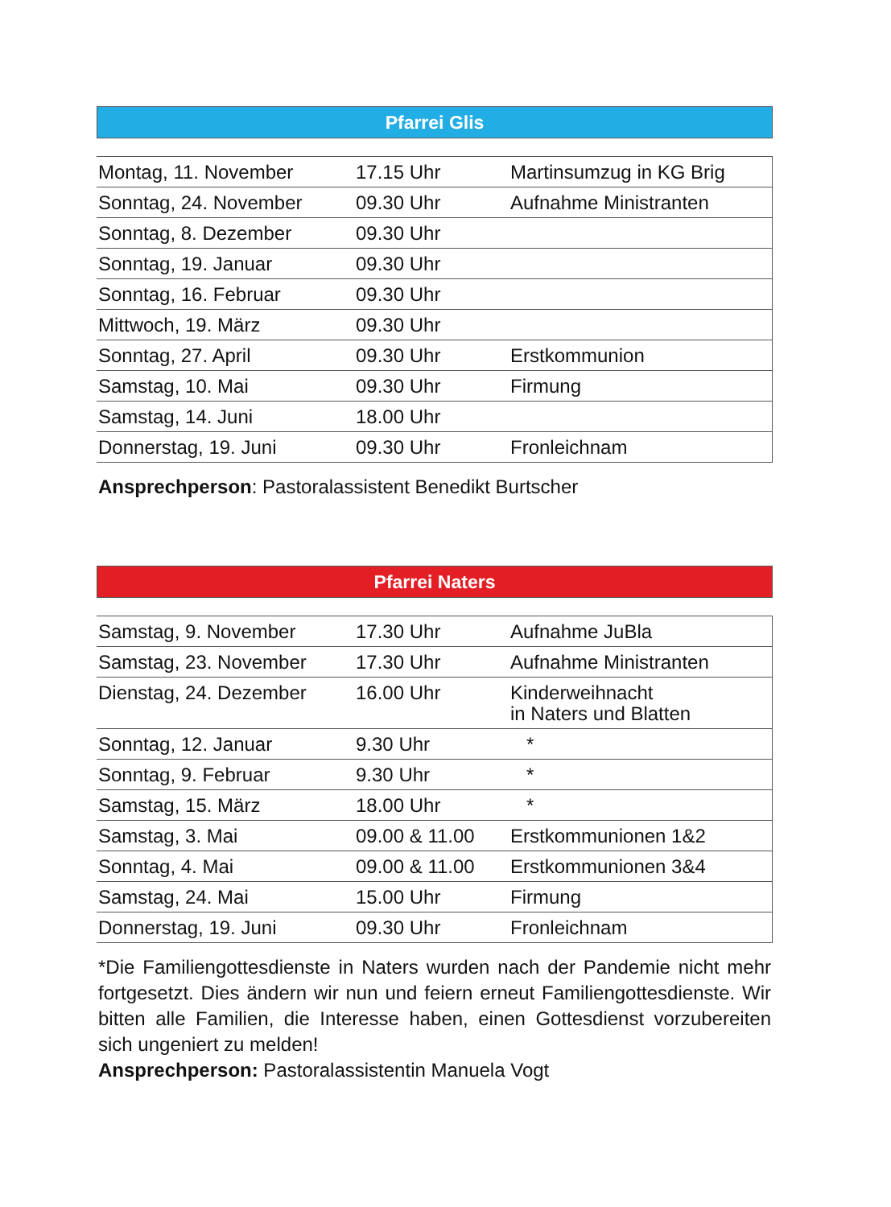Pfarrei Glis
| Montag, 11. November | 17.15 Uhr | Martinsumzug in KG Brig |
| Sonntag, 24. November | 09.30 Uhr | Aufnahme Ministranten |
| Sonntag, 8. Dezember | 09.30 Uhr | |
| Sonntag, 19. Januar | 09.30 Uhr | |
| Sonntag, 16. Februar | 09.30 Uhr | |
| Mittwoch, 19. März | 09.30 Uhr | |
| Sonntag, 27. April | 09.30 Uhr | Erstkommunion |
| Samstag, 10. Mai | 09.30 Uhr | Firmung |
| Samstag, 14. Juni | 18.00 Uhr | |
| Donnerstag, 19. Juni | 09.30 Uhr | Fronleichnam |
Ansprechperson: Pastoralassistent Benedikt Burtscher
Pfarrei Naters
| Samstag, 9. November | 17.30 Uhr | Aufnahme JuBla |
| Samstag, 23. November | 17.30 Uhr | Aufnahme Ministranten |
| Dienstag, 24. Dezember | 16.00 Uhr | Kinderweihnacht in Naters und Blatten |
| Sonntag, 12. Januar | 9.30 Uhr | * |
| Sonntag, 9. Februar | 9.30 Uhr | * |
| Samstag, 15. März | 18.00 Uhr | * |
| Samstag, 3. Mai | 09.00 & 11.00 | Erstkommunionen 1&2 |
| Sonntag, 4. Mai | 09.00 & 11.00 | Erstkommunionen 3&4 |
| Samstag, 24. Mai | 15.00 Uhr | Firmung |
| Donnerstag, 19. Juni | 09.30 Uhr | Fronleichnam |
*Die Familiengottesdienste in Naters wurden nach der Pandemie nicht mehr fortgesetzt. Dies ändern wir nun und feiern erneut Familiengottesdienste. Wir bitten alle Familien, die Interesse haben, einen Gottesdienst vorzubereiten sich ungeniert zu melden!
Ansprechperson: Pastoralassistentin Manuela Vogt